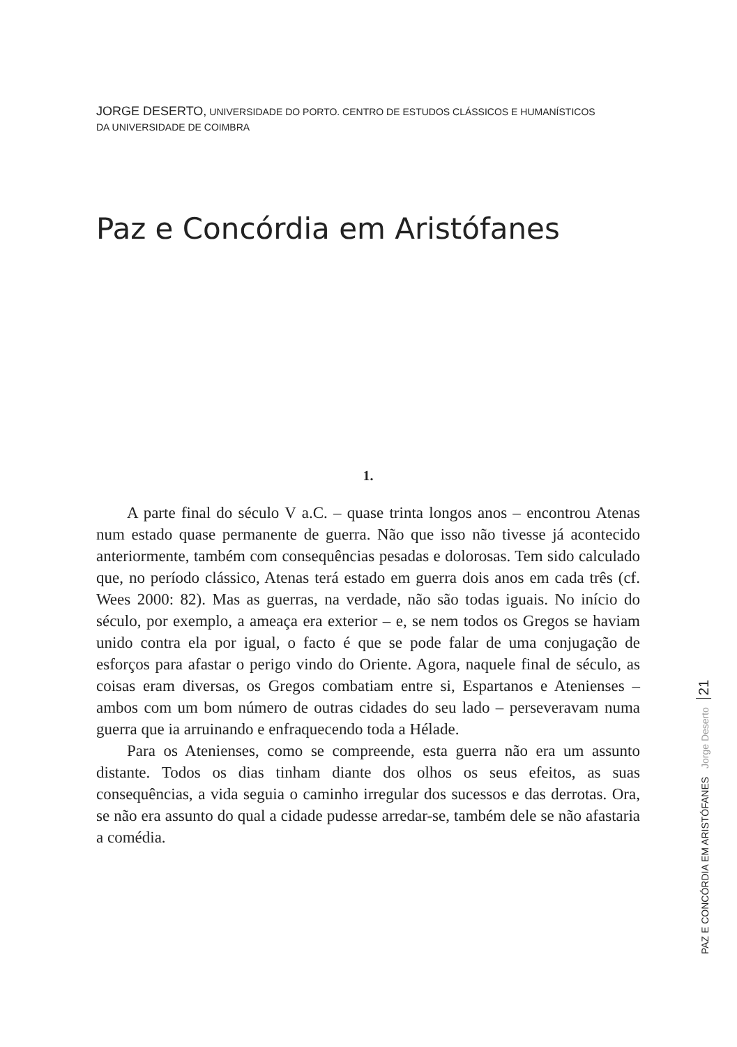JORGE DESERTO, UNIVERSIDADE DO PORTO. CENTRO DE ESTUDOS CLÁSSICOS E HUMANÍSTICOS
DA UNIVERSIDADE DE COIMBRA
Paz e Concórdia em Aristófanes
1.
A parte final do século V a.C. – quase trinta longos anos – encontrou Atenas num estado quase permanente de guerra. Não que isso não tivesse já acontecido anteriormente, também com consequências pesadas e dolorosas. Tem sido calculado que, no período clássico, Atenas terá estado em guerra dois anos em cada três (cf. Wees 2000: 82). Mas as guerras, na verdade, não são todas iguais. No início do século, por exemplo, a ameaça era exterior – e, se nem todos os Gregos se haviam unido contra ela por igual, o facto é que se pode falar de uma conjugação de esforços para afastar o perigo vindo do Oriente. Agora, naquele final de século, as coisas eram diversas, os Gregos combatiam entre si, Espartanos e Atenienses – ambos com um bom número de outras cidades do seu lado – perseveravam numa guerra que ia arruinando e enfraquecendo toda a Hélade.
Para os Atenienses, como se compreende, esta guerra não era um assunto distante. Todos os dias tinham diante dos olhos os seus efeitos, as suas consequências, a vida seguia o caminho irregular dos sucessos e das derrotas. Ora, se não era assunto do qual a cidade pudesse arredar-se, também dele se não afastaria a comédia.
PAZ E CONCÓRDIA EM ARISTÓFANES Jorge Deserto 21